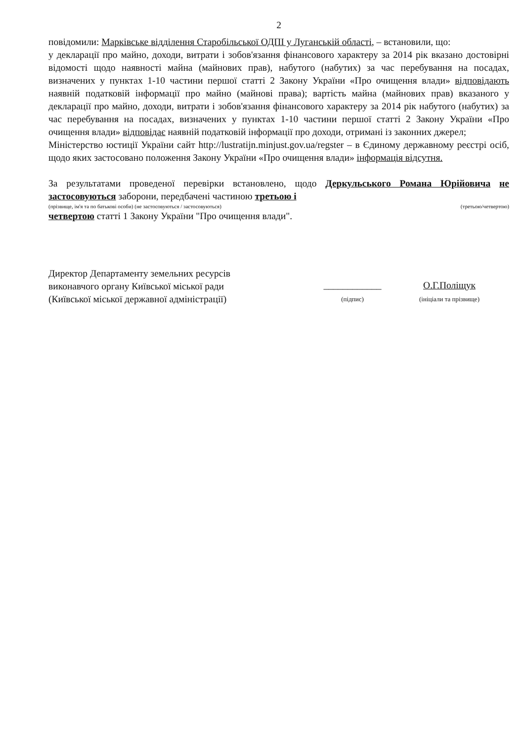2
повідомили: Марківське відділення Старобільської ОДПІ у Луганській області, – встановили, що:
у декларації про майно, доходи, витрати і зобов'язання фінансового характеру за 2014 рік вказано достовірні відомості щодо наявності майна (майнових прав), набутого (набутих) за час перебування на посадах, визначених у пунктах 1-10 частини першої статті 2 Закону України «Про очищення влади» відповідають наявній податковій інформації про майно (майнові права); вартість майна (майнових прав) вказаного у декларації про майно, доходи, витрати і зобов'язання фінансового характеру за 2014 рік набутого (набутих) за час перебування на посадах, визначених у пунктах 1-10 частини першої статті 2 Закону України «Про очищення влади» відповідає наявній податковій інформації про доходи, отримані із законних джерел;
Міністерство юстиції України сайт http://lustratijn.minjust.gov.ua/regster – в Єдиному державному реєстрі осіб, щодо яких застосовано положення Закону України «Про очищення влади» інформація відсутня.
За результатами проведеної перевірки встановлено, щодо Деркульського Романа Юрійовича не застосовуються заборони, передбачені частиною третьою і
(прізвище, ім'я та по батькові особи) (не застосовуються / застосовуються) (третьою/четвертою)
четвертою статті 1 Закону України "Про очищення влади".
Директор Департаменту земельних ресурсів
виконавчого органу Київської міської ради
(Київської міської державної адміністрації)
____________
(підпис)
О.Г.Поліщук
(ініціали та прізвище)